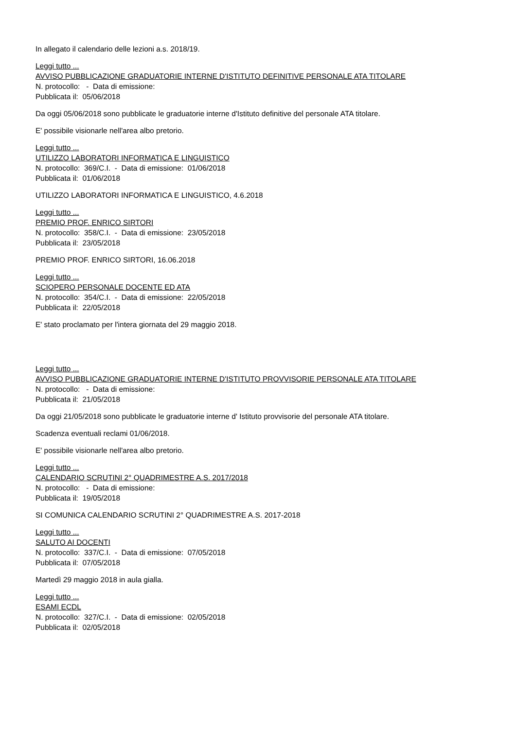In allegato il calendario delle lezioni a.s. 2018/19.
Leggi tutto ...
AVVISO PUBBLICAZIONE GRADUATORIE INTERNE D'ISTITUTO DEFINITIVE PERSONALE ATA TITOLARE
N. protocollo: - Data di emissione:
Pubblicata il: 05/06/2018
Da oggi 05/06/2018 sono pubblicate le graduatorie interne d'Istituto definitive del personale ATA titolare.
E' possibile visionarle nell'area albo pretorio.
Leggi tutto ...
UTILIZZO LABORATORI INFORMATICA E LINGUISTICO
N. protocollo: 369/C.I. - Data di emissione: 01/06/2018
Pubblicata il: 01/06/2018
UTILIZZO LABORATORI INFORMATICA E LINGUISTICO, 4.6.2018
Leggi tutto ...
PREMIO PROF. ENRICO SIRTORI
N. protocollo: 358/C.I. - Data di emissione: 23/05/2018
Pubblicata il: 23/05/2018
PREMIO PROF. ENRICO SIRTORI, 16.06.2018
Leggi tutto ...
SCIOPERO PERSONALE DOCENTE ED ATA
N. protocollo: 354/C.I. - Data di emissione: 22/05/2018
Pubblicata il: 22/05/2018
E' stato proclamato per l'intera giornata del 29 maggio 2018.
Leggi tutto ...
AVVISO PUBBLICAZIONE GRADUATORIE INTERNE D'ISTITUTO PROVVISORIE PERSONALE ATA TITOLARE
N. protocollo: - Data di emissione:
Pubblicata il: 21/05/2018
Da oggi 21/05/2018 sono pubblicate le graduatorie interne d' Istituto provvisorie del personale ATA titolare.
Scadenza eventuali reclami 01/06/2018.
E' possibile visionarle nell'area albo pretorio.
Leggi tutto ...
CALENDARIO SCRUTINI 2° QUADRIMESTRE A.S. 2017/2018
N. protocollo: - Data di emissione:
Pubblicata il: 19/05/2018
SI COMUNICA CALENDARIO SCRUTINI 2° QUADRIMESTRE A.S. 2017-2018
Leggi tutto ...
SALUTO AI DOCENTI
N. protocollo: 337/C.I. - Data di emissione: 07/05/2018
Pubblicata il: 07/05/2018
Martedì 29 maggio 2018 in aula gialla.
Leggi tutto ...
ESAMI ECDL
N. protocollo: 327/C.I. - Data di emissione: 02/05/2018
Pubblicata il: 02/05/2018